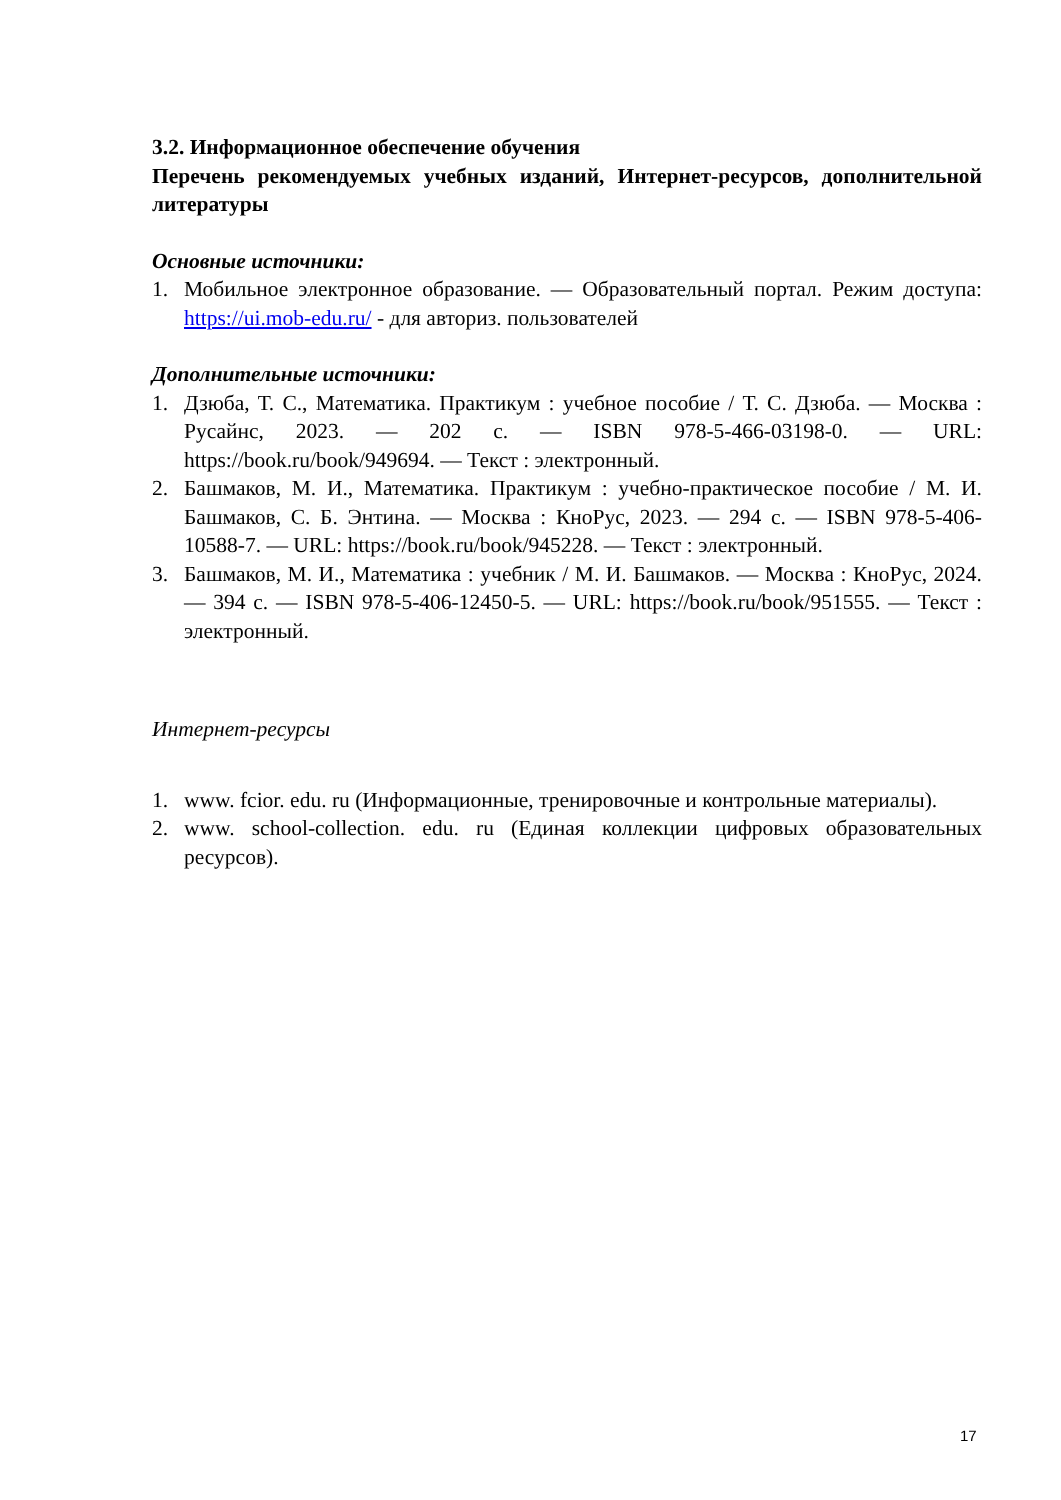3.2. Информационное обеспечение обучения
Перечень рекомендуемых учебных изданий, Интернет-ресурсов, дополнительной литературы
Основные источники:
1. Мобильное электронное образование. — Образовательный портал. Режим доступа: https://ui.mob-edu.ru/ - для авториз. пользователей
Дополнительные источники:
1. Дзюба, Т. С., Математика. Практикум : учебное пособие / Т. С. Дзюба. — Москва : Русайнс, 2023. — 202 с. — ISBN 978-5-466-03198-0. — URL: https://book.ru/book/949694. — Текст : электронный.
2. Башмаков, М. И., Математика. Практикум : учебно-практическое пособие / М. И. Башмаков, С. Б. Энтина. — Москва : КноРус, 2023. — 294 с. — ISBN 978-5-406-10588-7. — URL: https://book.ru/book/945228. — Текст : электронный.
3. Башмаков, М. И., Математика : учебник / М. И. Башмаков. — Москва : КноРус, 2024. — 394 с. — ISBN 978-5-406-12450-5. — URL: https://book.ru/book/951555. — Текст : электронный.
Интернет-ресурсы
1. www. fcior. edu. ru (Информационные, тренировочные и контрольные материалы).
2. www. school-collection. edu. ru (Единая коллекции цифровых образовательных ресурсов).
17